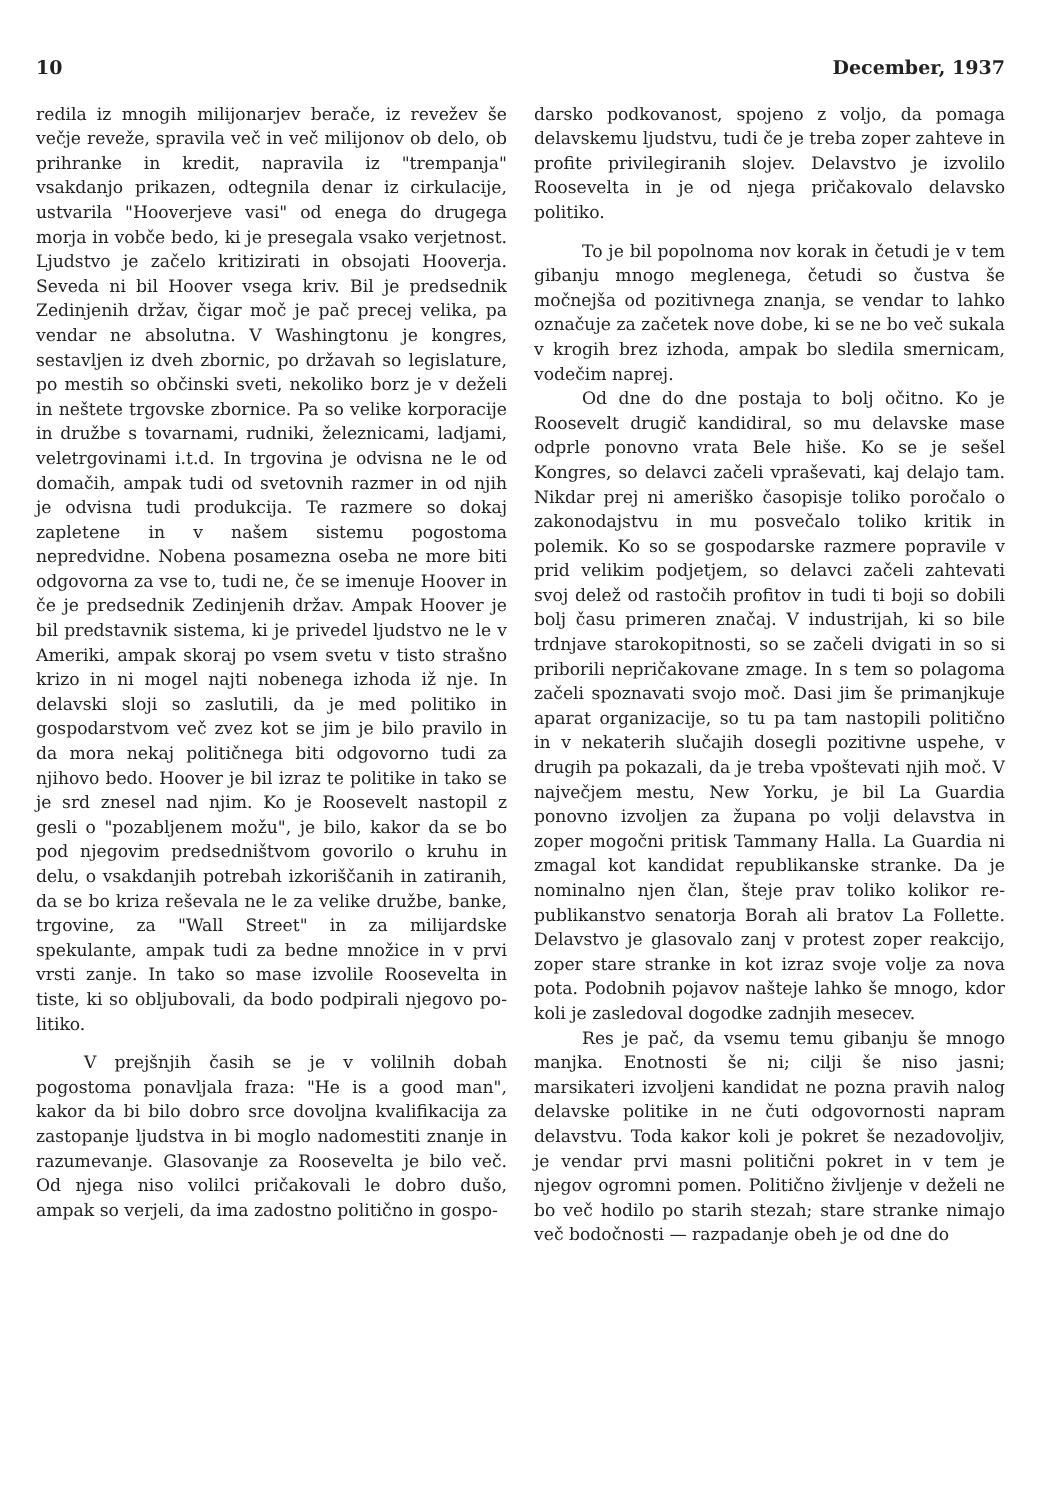10 December, 1937
redila iz mnogih milijonarjev berače, iz reve­žev še večje reveže, spravila več in več milijo­nov ob delo, ob prihranke in kredit, napravila iz "trempanja" vsakdanjo prikazen, odtegnila denar iz cirkulacije, ustvarila "Hooverjeve vasi" od enega do drugega morja in vobče bedo, ki je presegala vsako verjetnost. Ljud­stvo je začelo kritizirati in obsojati Hooverja. Seveda ni bil Hoover vsega kriv. Bil je pred­sednik Zedinjenih držav, čigar moč je pač pre­cej velika, pa vendar ne absolutna. V Wash­ingtonu je kongres, sestavljen iz dveh zbornic, po državah so legislature, po mestih so ob­činski sveti, nekoliko borz je v deželi in neštete trgovske zbornice. Pa so velike korporacije in družbe s tovarnami, rudniki, železnicami, lad­jami, veletrgovinami i.t.d. In trgovina je od­visna ne le od domačih, ampak tudi od svetov­nih razmer in od njih je odvisna tudi produk­cija. Te razmere so dokaj zapletene in v našem sistemu pogostoma nepredvidne. Nobena po­samezna oseba ne more biti odgovorna za vse to, tudi ne, če se imenuje Hoover in če je pred­sednik Zedinjenih držav. Ampak Hoover je bil predstavnik sistema, ki je privedel ljudstvo ne le v Ameriki, ampak skoraj po vsem svetu v tisto strašno krizo in ni mogel najti nobenega izhoda iž nje. In delavski sloji so zaslutili, da je med politiko in gospodarstvom več zvez kot se jim je bilo pravilo in da mora nekaj poli­tičnega biti odgovorno tudi za njihovo bedo. Hoover je bil izraz te politike in tako se je srd znesel nad njim. Ko je Roosevelt nastopil z gesli o "pozabljenem možu", je bilo, kakor da se bo pod njegovim predsedništvom govorilo o kruhu in delu, o vsakdanjih potrebah izkorišča­nih in zatiranih, da se bo kriza reševala ne le za velike družbe, banke, trgovine, za "Wall Street" in za milijardske spekulante, ampak tudi za bedne množice in v prvi vrsti zanje. In tako so mase izvolile Roosevelta in tiste, ki so obljubovali, da bodo podpirali njegovo po­litiko.
V prejšnjih časih se je v volilnih dobah pogostoma ponavljala fraza: "He is a good man", kakor da bi bilo dobro srce dovoljna kvalifikacija za zastopanje ljudstva in bi moglo nadomestiti znanje in razumevanje. Glasovanje za Roosevelta je bilo več. Od njega niso volilci pričakovali le dobro dušo, ampak so verjeli, da ima zadostno politično in gospo-
darsko podkovanost, spojeno z voljo, da po­maga delavskemu ljudstvu, tudi če je treba zoper zahteve in profite privilegiranih slojev. Delavstvo je izvolilo Roosevelta in je od njega pričakovalo delavsko politiko.
To je bil popolnoma nov korak in četudi je v tem gibanju mnogo meglenega, četudi so čustva še močnejša od pozitivnega znanja, se vendar to lahko označuje za začetek nove dobe, ki se ne bo več sukala v krogih brez izhoda, ampak bo sledila smernicam, vodečim naprej.
Od dne do dne postaja to bolj očitno. Ko je Roosevelt drugič kandidiral, so mu delavske mase odprle ponovno vrata Bele hiše. Ko se je sešel Kongres, so delavci začeli vpraševati, kaj delajo tam. Nikdar prej ni ameriško časo­pisje toliko poročalo o zakonodajstvu in mu posvečalo toliko kritik in polemik. Ko so se gospodarske razmere popravile v prid velikim podjetjem, so delavci začeli zahtevati svoj delež od rastočih profitov in tudi ti boji so dobili bolj času primeren značaj. V industri­jah, ki so bile trdnjave starokopitnosti, so se začeli dvigati in so si priborili nepričakovane zmage. In s tem so polagoma začeli spoznavati svojo moč. Dasi jim še primanjkuje aparat organizacije, so tu pa tam nastopili politično in v nekaterih slučajih dosegli pozitivne uspe­he, v drugih pa pokazali, da je treba vpošteva­ti njih moč. V največjem mestu, New Yorku, je bil La Guardia ponovno izvoljen za župana po volji delavstva in zoper mogočni pritisk Tammany Halla. La Guardia ni zmagal kot kandidat republikanske stranke. Da je nomi­nalno njen član, šteje prav toliko kolikor re­publikanstvo senatorja Borah ali bratov La Follette. Delavstvo je glasovalo zanj v protest zoper reakcijo, zoper stare stranke in kot iz­raz svoje volje za nova pota. Podobnih pojavov našteje lahko še mnogo, kdor koli je zasledoval dogodke zadnjih mesecev.
Res je pač, da vsemu temu gibanju še mnogo manjka. Enotnosti še ni; cilji še niso jasni; marsikateri izvoljeni kandidat ne pozna pravih nalog delavske politike in ne čuti od­govornosti napram delavstvu. Toda kakor koli je pokret še nezadovoljiv, je vendar prvi masni politični pokret in v tem je njegov ogromni pomen. Politično življenje v deželi ne bo več hodilo po starih stezah; stare stranke nimajo več bodočnosti — razpadanje obeh je od dne do